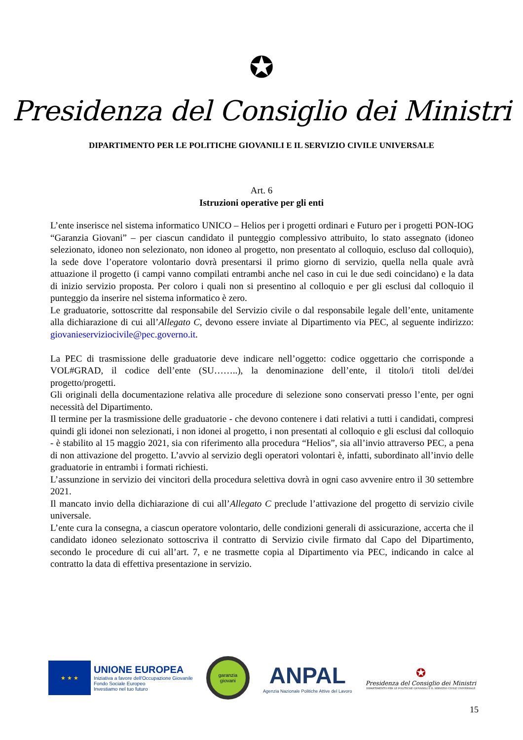✪
Presidenza del Consiglio dei Ministri
DIPARTIMENTO PER LE POLITICHE GIOVANILI E IL SERVIZIO CIVILE UNIVERSALE
Art. 6
Istruzioni operative per gli enti
L’ente inserisce nel sistema informatico UNICO – Helios per i progetti ordinari e Futuro per i progetti PON-IOG “Garanzia Giovani” – per ciascun candidato il punteggio complessivo attribuito, lo stato assegnato (idoneo selezionato, idoneo non selezionato, non idoneo al progetto, non presentato al colloquio, escluso dal colloquio), la sede dove l’operatore volontario dovrà presentarsi il primo giorno di servizio, quella nella quale avrà attuazione il progetto (i campi vanno compilati entrambi anche nel caso in cui le due sedi coincidano) e la data di inizio servizio proposta. Per coloro i quali non si presentino al colloquio e per gli esclusi dal colloquio il punteggio da inserire nel sistema informatico è zero.
Le graduatorie, sottoscritte dal responsabile del Servizio civile o dal responsabile legale dell’ente, unitamente alla dichiarazione di cui all’Allegato C, devono essere inviate al Dipartimento via PEC, al seguente indirizzo: giovanieserviziocivile@pec.governo.it.
La PEC di trasmissione delle graduatorie deve indicare nell’oggetto: codice oggettario che corrisponde a VOL#GRAD, il codice dell’ente (SU……..), la denominazione dell’ente, il titolo/i titoli del/dei progetto/progetti.
Gli originali della documentazione relativa alle procedure di selezione sono conservati presso l’ente, per ogni necessità del Dipartimento.
Il termine per la trasmissione delle graduatorie - che devono contenere i dati relativi a tutti i candidati, compresi quindi gli idonei non selezionati, i non idonei al progetto, i non presentati al colloquio e gli esclusi dal colloquio - è stabilito al 15 maggio 2021, sia con riferimento alla procedura “Helios”, sia all’invio attraverso PEC, a pena di non attivazione del progetto. L’avvio al servizio degli operatori volontari è, infatti, subordinato all’invio delle graduatorie in entrambi i formati richiesti.
L’assunzione in servizio dei vincitori della procedura selettiva dovrà in ogni caso avvenire entro il 30 settembre 2021.
Il mancato invio della dichiarazione di cui all’Allegato C preclude l’attivazione del progetto di servizio civile universale.
L’ente cura la consegna, a ciascun operatore volontario, delle condizioni generali di assicurazione, accerta che il candidato idoneo selezionato sottoscriva il contratto di Servizio civile firmato dal Capo del Dipartimento, secondo le procedure di cui all’art. 7, e ne trasmette copia al Dipartimento via PEC, indicando in calce al contratto la data di effettiva presentazione in servizio.
★ ★ ★
UNIONE EUROPEA
Iniziativa a favore dell'Occupazione Giovanile
Fondo Sociale Europeo
Investiamo nel tuo futuro
garanzia
giovani
ANPAL
Agenzia Nazionale Politiche Attive del Lavoro
✪
Presidenza del Consiglio dei Ministri
DIPARTIMENTO PER LE POLITICHE GIOVANILI E IL SERVIZIO CIVILE UNIVERSALE
15